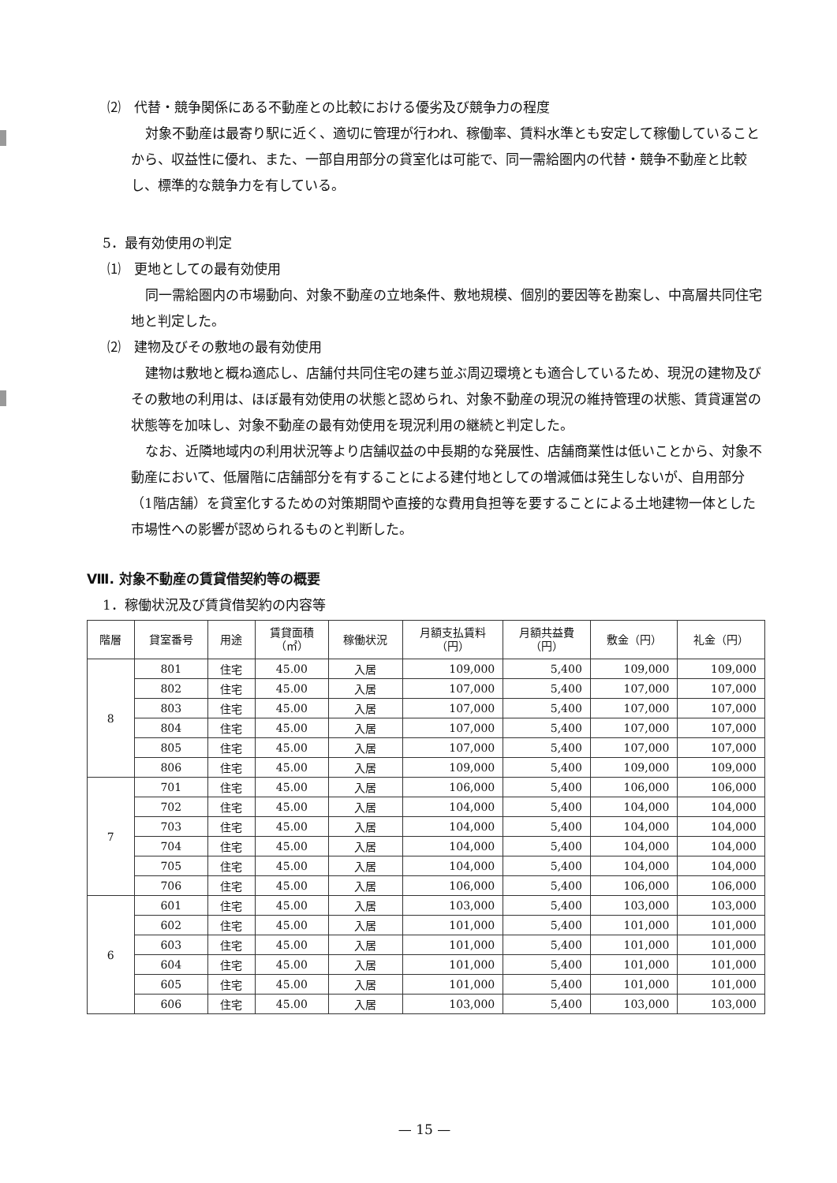⑵　代替・競争関係にある不動産との比較における優劣及び競争力の程度
対象不動産は最寄り駅に近く、適切に管理が行われ、稼働率、賃料水準とも安定して稼働していることから、収益性に優れ、また、一部自用部分の貸室化は可能で、同一需給圏内の代替・競争不動産と比較し、標準的な競争力を有している。
5．最有効使用の判定
⑴　更地としての最有効使用
同一需給圏内の市場動向、対象不動産の立地条件、敷地規模、個別的要因等を勘案し、中高層共同住宅地と判定した。
⑵　建物及びその敷地の最有効使用
建物は敷地と概ね適応し、店舗付共同住宅の建ち並ぶ周辺環境とも適合しているため、現況の建物及びその敷地の利用は、ほぼ最有効使用の状態と認められ、対象不動産の現況の維持管理の状態、賃貸運営の状態等を加味し、対象不動産の最有効使用を現況利用の継続と判定した。
なお、近隣地域内の利用状況等より店舗収益の中長期的な発展性、店舗商業性は低いことから、対象不動産において、低層階に店舗部分を有することによる建付地としての増減価は発生しないが、自用部分（1階店舗）を貸室化するための対策期間や直接的な費用負担等を要することによる土地建物一体とした市場性への影響が認められるものと判断した。
Ⅷ. 対象不動産の賃貸借契約等の概要
1．稼働状況及び賃貸借契約の内容等
| 階層 | 貸室番号 | 用途 | 賃貸面積 （㎡） | 稼働状況 | 月額支払賃料 （円） | 月額共益費 （円） | 敷金（円） | 礼金（円） |
| --- | --- | --- | --- | --- | --- | --- | --- | --- |
| 8 | 801 | 住宅 | 45.00 | 入居 | 109,000 | 5,400 | 109,000 | 109,000 |
| | 802 | 住宅 | 45.00 | 入居 | 107,000 | 5,400 | 107,000 | 107,000 |
| | 803 | 住宅 | 45.00 | 入居 | 107,000 | 5,400 | 107,000 | 107,000 |
| | 804 | 住宅 | 45.00 | 入居 | 107,000 | 5,400 | 107,000 | 107,000 |
| | 805 | 住宅 | 45.00 | 入居 | 107,000 | 5,400 | 107,000 | 107,000 |
| | 806 | 住宅 | 45.00 | 入居 | 109,000 | 5,400 | 109,000 | 109,000 |
| 7 | 701 | 住宅 | 45.00 | 入居 | 106,000 | 5,400 | 106,000 | 106,000 |
| | 702 | 住宅 | 45.00 | 入居 | 104,000 | 5,400 | 104,000 | 104,000 |
| | 703 | 住宅 | 45.00 | 入居 | 104,000 | 5,400 | 104,000 | 104,000 |
| | 704 | 住宅 | 45.00 | 入居 | 104,000 | 5,400 | 104,000 | 104,000 |
| | 705 | 住宅 | 45.00 | 入居 | 104,000 | 5,400 | 104,000 | 104,000 |
| | 706 | 住宅 | 45.00 | 入居 | 106,000 | 5,400 | 106,000 | 106,000 |
| 6 | 601 | 住宅 | 45.00 | 入居 | 103,000 | 5,400 | 103,000 | 103,000 |
| | 602 | 住宅 | 45.00 | 入居 | 101,000 | 5,400 | 101,000 | 101,000 |
| | 603 | 住宅 | 45.00 | 入居 | 101,000 | 5,400 | 101,000 | 101,000 |
| | 604 | 住宅 | 45.00 | 入居 | 101,000 | 5,400 | 101,000 | 101,000 |
| | 605 | 住宅 | 45.00 | 入居 | 101,000 | 5,400 | 101,000 | 101,000 |
| | 606 | 住宅 | 45.00 | 入居 | 103,000 | 5,400 | 103,000 | 103,000 |
— 15 —